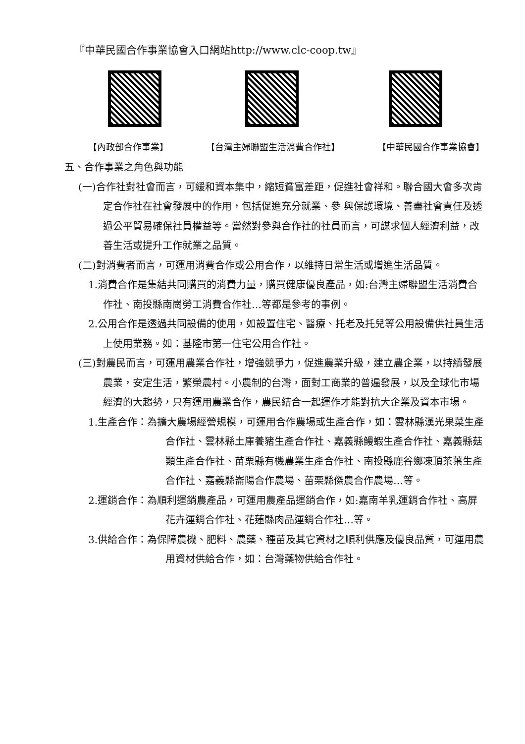『中華民國合作事業協會入口網站http://www.clc-coop.tw』
【內政部合作事業】 【台灣主婦聯盟生活消費合作社】 【中華民國合作事業協會】
五、合作事業之角色與功能
(一)合作社對社會而言，可緩和資本集中，縮短貧富差距，促進社會祥和。聯合國大會多次肯定合作社在社會發展中的作用，包括促進充分就業、參 與保護環境、善盡社會責任及透過公平貿易確保社員權益等。當然對參與合作社的社員而言，可謀求個人經濟利益，改善生活或提升工作就業之品質。
(二)對消費者而言，可運用消費合作或公用合作，以維持日常生活或增進生活品質。
1.消費合作是集結共同購買的消費力量，購買健康優良產品，如:台灣主婦聯盟生活消費合作社、南投縣南崗勞工消費合作社…等都是參考的事例。
2.公用合作是透過共同設備的使用，如設置住宅、醫療、托老及托兒等公用設備供社員生活上使用業務。如：基隆市第一住宅公用合作社。
(三)對農民而言，可運用農業合作社，增強競爭力，促進農業升級，建立農企業，以持續發展農業，安定生活，繁榮農村。小農制的台灣，面對工商業的普遍發展，以及全球化市場經濟的大趨勢，只有運用農業合作，農民結合一起運作才能對抗大企業及資本市場。
1.生產合作：為擴大農場經營規模，可運用合作農場或生產合作，如：雲林縣漢光果菜生產合作社、雲林縣土庫養豬生產合作社、嘉義縣鰻蝦生產合作社、嘉義縣菇類生產合作社、苗栗縣有機農業生產合作社、南投縣鹿谷鄉凍頂茶葉生產合作社、嘉義縣崙陽合作農場、苗栗縣傑農合作農場…等。
2.運銷合作：為順利運銷農產品，可運用農產品運銷合作，如:嘉南羊乳運銷合作社、高屏花卉運銷合作社、花蓮縣肉品運銷合作社…等。
3.供給合作：為保障農機、肥料、農藥、種苗及其它資材之順利供應及優良品質，可運用農用資材供給合作，如：台灣藥物供給合作社。